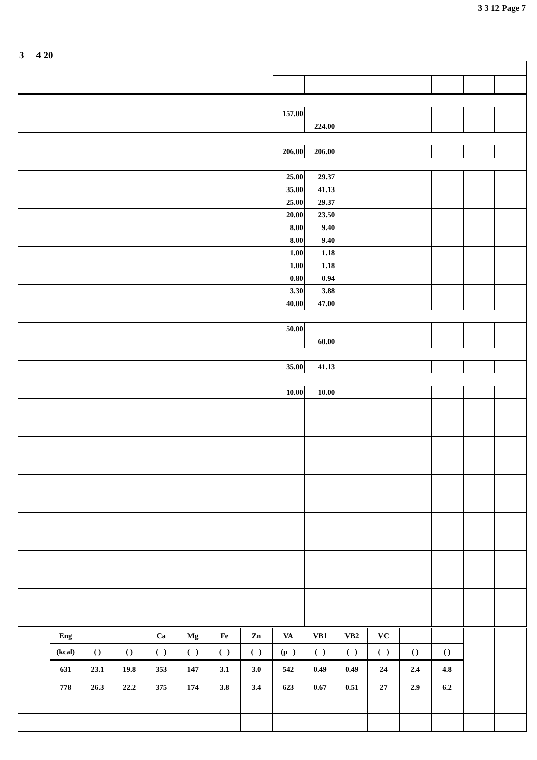3 3 12 Page 7
3 4 20
| | 157.00 | | | | | | | |
| | | 224.00 | | | | | | |
| | 206.00 | 206.00 | | | | | | |
| | 25.00 | 29.37 | | | | | | |
| | 35.00 | 41.13 | | | | | | |
| | 25.00 | 29.37 | | | | | | |
| | 20.00 | 23.50 | | | | | | |
| | 8.00 | 9.40 | | | | | | |
| | 8.00 | 9.40 | | | | | | |
| | 1.00 | 1.18 | | | | | | |
| | 1.00 | 1.18 | | | | | | |
| | 0.80 | 0.94 | | | | | | |
| | 3.30 | 3.88 | | | | | | |
| | 40.00 | 47.00 | | | | | | |
| | 50.00 | | | | | | | |
| | | 60.00 | | | | | | |
| | 35.00 | 41.13 | | | | | | |
| | 10.00 | 10.00 | | | | | | |
| | Eng | | | Ca | Mg | Fe | Zn | VA | VB1 | VB2 | VC | | | | |
| | (kcal) | ( ) | ( ) | ( ) | ( ) | ( ) | ( ) | (μ ) | ( ) | ( ) | ( ) | ( ) | ( ) | | |
| | 631 | 23.1 | 19.8 | 353 | 147 | 3.1 | 3.0 | 542 | 0.49 | 0.49 | 24 | 2.4 | 4.8 | | |
| | 778 | 26.3 | 22.2 | 375 | 174 | 3.8 | 3.4 | 623 | 0.67 | 0.51 | 27 | 2.9 | 6.2 | | |